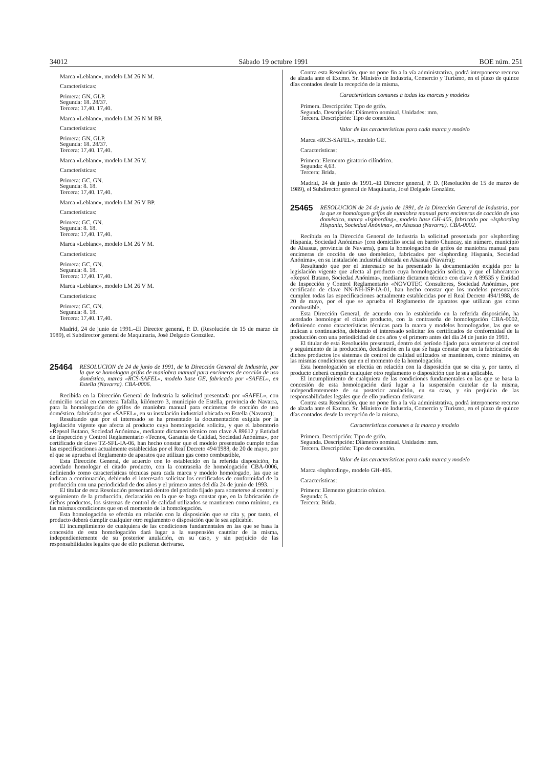34012 Sábado 19 octubre 1991 BOE núm. 251
Marca «Leblanc», modelo LM 26 N M.
Características:
Primera: GN, GLP.
Segunda: 18. 28/37.
Tercera: 17,40. 17,40.
Marca «Leblanc», modelo LM 26 N M BP.
Características:
Primera: GN, GLP.
Segunda: 18. 28/37.
Tercera: 17,40. 17,40.
Marca «Leblanc», modelo LM 26 V.
Características:
Primera: GC, GN.
Segunda: 8. 18.
Tercera: 17,40. 17,40.
Marca «Leblanc», modelo LM 26 V BP.
Características:
Primera: GC, GN.
Segunda: 8. 18.
Tercera: 17,40. 17,40.
Marca «Leblanc», modelo LM 26 V M.
Características:
Primera: GC, GN.
Segunda: 8. 18.
Tercera: 17,40. 17,40.
Marca «Leblanc», modelo LM 26 V M.
Características:
Primera: GC, GN.
Segunda: 8. 18.
Tercera: 17,40. 17,40.
Madrid, 24 de junio de 1991.–El Director general, P. D. (Resolución de 15 de marzo de 1989), el Subdirector general de Maquinaria, José Delgado González.
25464
RESOLUCION de 24 de junio de 1991, de la Dirección General de Industria, por la que se homologan grifos de maniobra manual para encimeras de cocción de uso doméstico, marca «RCS-SAFEL», modelo base GE, fabricado por «SAFEL», en Estella (Navarra). CBA-0006.
Recibida en la Dirección General de Industria la solicitud presentada por «SAFEL», con domicilio social en carretera Tafalla, kilómetro 3, municipio de Estella, provincia de Navarra, para la homologación de grifos de maniobra manual para encimeras de cocción de uso doméstico, fabricados por «SAFEL», en su instalación industrial ubicada en Estella (Navarra);
Resultando que por el interesado se ha presentado la documentación exigida por la legislación vigente que afecta al producto cuya homologación solicita, y que el laboratorio «Repsol Butano, Sociedad Anónima», mediante dictamen técnico con clave A 89612 y Entidad de Inspección y Control Reglamentario «Tecnos, Garantía de Calidad, Sociedad Anónima», por certificado de clave TZ-SFL-IA-06, han hecho constar que el modelo presentado cumple todas las especificaciones actualmente establecidas por el Real Decreto 494/1988, de 20 de mayo, por el que se aprueba el Reglamento de aparatos que utilizan gas como combustible,
Esta Dirección General, de acuerdo con lo establecido en la referida disposición, ha acordado homologar el citado producto, con la contraseña de homologación CBA-0006, definiendo como características técnicas para cada marca y modelo homologado, las que se indican a continuación, debiendo el interesado solicitar los certificados de conformidad de la producción con una periodicidad de dos años y el primero antes del día 24 de junio de 1993.
El titular de esta Resolución presentará dentro del período fijado para someterse al control y seguimiento de la producción, declaración en la que se haga constar que, en la fabricación de dichos productos, los sistemas de control de calidad utilizados se mantienen como mínimo, en las mismas condiciones que en el momento de la homologación.
Esta homologación se efectúa en relación con la disposición que se cita y, por tanto, el producto deberá cumplir cualquier otro reglamento o disposición que le sea aplicable.
El incumplimiento de cualquiera de las condiciones fundamentales en las que se basa la concesión de esta homologación dará lugar a la suspensión cautelar de la misma, independientemente de su posterior anulación, en su caso, y sin perjuicio de las responsabilidades legales que de ello pudieran derivarse.
Contra esta Resolución, que no pone fin a la vía administrativa, podrá interponerse recurso de alzada ante el Excmo. Sr. Ministro de Industria, Comercio y Turismo, en el plazo de quince días contados desde la recepción de la misma.
Características comunes a todas las marcas y modelos
Primera. Descripción: Tipo de grifo.
Segunda. Descripción: Diámetro nominal. Unidades: mm.
Tercera. Descripción: Tipo de conexión.
Valor de las características para cada marca y modelo
Marca «RCS-SAFEL», modelo GE.
Características:
Primera: Elemento giratorio cilíndrico.
Segunda: 4,63.
Tercera: Brida.
Madrid, 24 de junio de 1991.–El Director general, P. D. (Resolución de 15 de marzo de 1989), el Subdirector general de Maquinaria, José Delgado González.
25465
RESOLUCION de 24 de junio de 1991, de la Dirección General de Industria, por la que se homologan grifos de maniobra manual para encimeras de cocción de uso doméstico, marca «Isphording», modelo base GH-405, fabricado por «Isphording Hispania, Sociedad Anónima», en Alsasua (Navarra). CBA-0002.
Recibida en la Dirección General de Industria la solicitud presentada por «Isphording Hispania, Sociedad Anónima» (con domicilio social en barrio Chuncay, sin número, municipio de Alsasua, provincia de Navarra), para la homologación de grifos de maniobra manual para encimeras de cocción de uso doméstico, fabricados por «Isphording Hispania, Sociedad Anónima», en su instalación industrial ubicada en Alsasua (Navarra);
Resultando que por el interesado se ha presentado la documentación exigida por la legislación vigente que afecta al producto cuya homologación solicita, y que el laboratorio «Repsol Butano, Sociedad Anónima», mediante dictamen técnico con clave A 89535 y Entidad de Inspección y Control Reglamentario «NOVOTEC Consultores, Sociedad Anónima», por certificado de clave NN-NH-ISP-IA-01, han hecho constar que los modelos presentados cumplen todas las especificaciones actualmente establecidas por el Real Decreto 494/1988, de 20 de mayo, por el que se aprueba el Reglamento de aparatos que utilizan gas como combustible,
Esta Dirección General, de acuerdo con lo establecido en la referida disposición, ha acordado homologar el citado producto, con la contraseña de homologación CBA-0002, definiendo como características técnicas para la marca y modelos homologados, las que se indican a continuación, debiendo el interesado solicitar los certificados de conformidad de la producción con una periodicidad de dos años y el primero antes del día 24 de junio de 1993.
El titular de esta Resolución presentará, dentro del período fijado para someterse al control y seguimiento de la producción, declaración en la que se haga constar que en la fabricación de dichos productos los sistemas de control de calidad utilizados se mantienen, como mínimo, en las mismas condiciones que en el momento de la homologación.
Esta homologación se efectúa en relación con la disposición que se cita y, por tanto, el producto deberá cumplir cualquier otro reglamento o disposición que le sea aplicable.
El incumplimiento de cualquiera de las condiciones fundamentales en las que se basa la concesión de esta homologación dará lugar a la suspensión cautelar de la misma, independientemente de su posterior anulación, en su caso, y sin perjuicio de las responsabilidades legales que de ello pudieran derivarse.
Contra esta Resolución, que no pone fin a la vía administrativa, podrá interponerse recurso de alzada ante el Excmo. Sr. Ministro de Industria, Comercio y Turismo, en el plazo de quince días contados desde la recepción de la misma.
Características comunes a la marca y modelo
Primera. Descripción: Tipo de grifo.
Segunda. Descripción: Diámetro nominal. Unidades: mm.
Tercera. Descripción: Tipo de conexión.
Valor de las características para cada marca y modelo
Marca «Isphording», modelo GH-405.
Características:
Primera: Elemento giratorio cónico.
Segunda: 5.
Tercera: Brida.